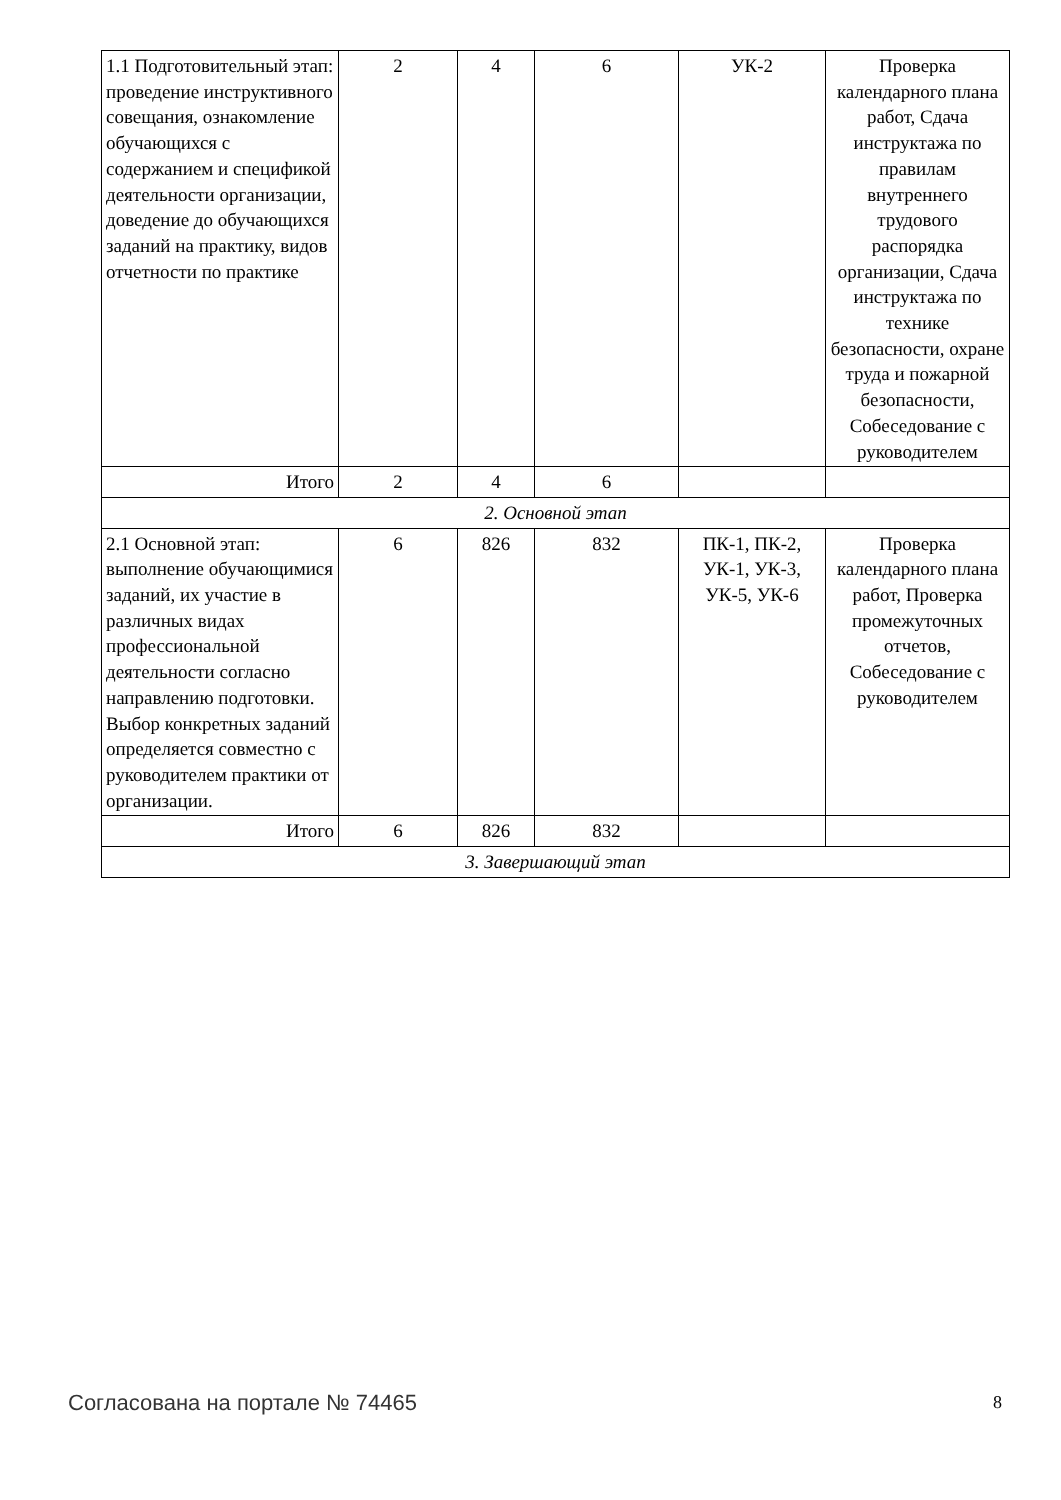| 1.1 Подготовительный этап: проведение инструктивного совещания, ознакомление обучающихся с содержанием и спецификой деятельности организации, доведение до обучающихся заданий на практику, видов отчетности по практике | 2 | 4 | 6 | УК-2 | Проверка календарного плана работ, Сдача инструктажа по правилам внутреннего трудового распорядка организации, Сдача инструктажа по технике безопасности, охране труда и пожарной безопасности, Собеседование с руководителем |
| Итого | 2 | 4 | 6 | | |
| 2. Основной этап | | | | | |
| 2.1 Основной этап: выполнение обучающимися заданий, их участие в различных видах профессиональной деятельности согласно направлению подготовки. Выбор конкретных заданий определяется совместно с руководителем практики от организации. | 6 | 826 | 832 | ПК-1, ПК-2, УК-1, УК-3, УК-5, УК-6 | Проверка календарного плана работ, Проверка промежуточных отчетов, Собеседование с руководителем |
| Итого | 6 | 826 | 832 | | |
| 3. Завершающий этап | | | | | |
Согласована на портале № 74465 8